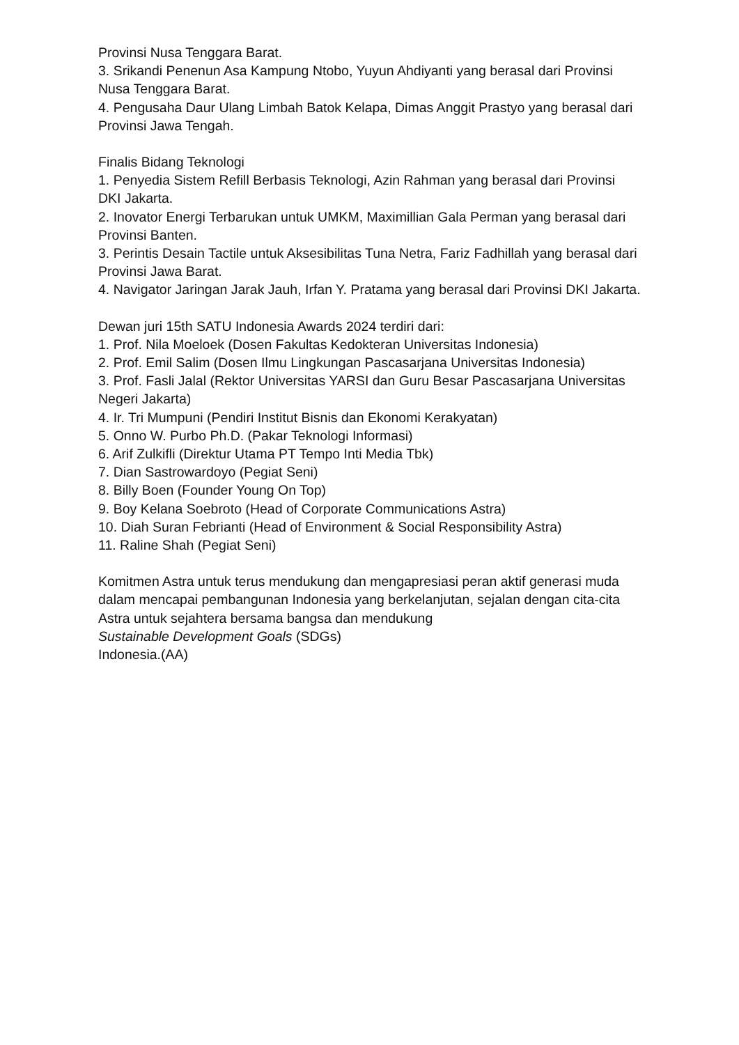Provinsi Nusa Tenggara Barat.
3. Srikandi Penenun Asa Kampung Ntobo, Yuyun Ahdiyanti yang berasal dari Provinsi Nusa Tenggara Barat.
4. Pengusaha Daur Ulang Limbah Batok Kelapa, Dimas Anggit Prastyo yang berasal dari Provinsi Jawa Tengah.
Finalis Bidang Teknologi
1. Penyedia Sistem Refill Berbasis Teknologi, Azin Rahman yang berasal dari Provinsi DKI Jakarta.
2. Inovator Energi Terbarukan untuk UMKM, Maximillian Gala Perman yang berasal dari Provinsi Banten.
3. Perintis Desain Tactile untuk Aksesibilitas Tuna Netra, Fariz Fadhillah yang berasal dari Provinsi Jawa Barat.
4. Navigator Jaringan Jarak Jauh, Irfan Y. Pratama yang berasal dari Provinsi DKI Jakarta.
Dewan juri 15th SATU Indonesia Awards 2024 terdiri dari:
1. Prof. Nila Moeloek (Dosen Fakultas Kedokteran Universitas Indonesia)
2. Prof. Emil Salim (Dosen Ilmu Lingkungan Pascasarjana Universitas Indonesia)
3. Prof. Fasli Jalal (Rektor Universitas YARSI dan Guru Besar Pascasarjana Universitas Negeri Jakarta)
4. Ir. Tri Mumpuni (Pendiri Institut Bisnis dan Ekonomi Kerakyatan)
5. Onno W. Purbo Ph.D. (Pakar Teknologi Informasi)
6. Arif Zulkifli (Direktur Utama PT Tempo Inti Media Tbk)
7. Dian Sastrowardoyo (Pegiat Seni)
8. Billy Boen (Founder Young On Top)
9. Boy Kelana Soebroto (Head of Corporate Communications Astra)
10. Diah Suran Febrianti (Head of Environment & Social Responsibility Astra)
11. Raline Shah (Pegiat Seni)
Komitmen Astra untuk terus mendukung dan mengapresiasi peran aktif generasi muda dalam mencapai pembangunan Indonesia yang berkelanjutan, sejalan dengan cita-cita Astra untuk sejahtera bersama bangsa dan mendukung
Sustainable Development Goals (SDGs)
Indonesia.(AA)